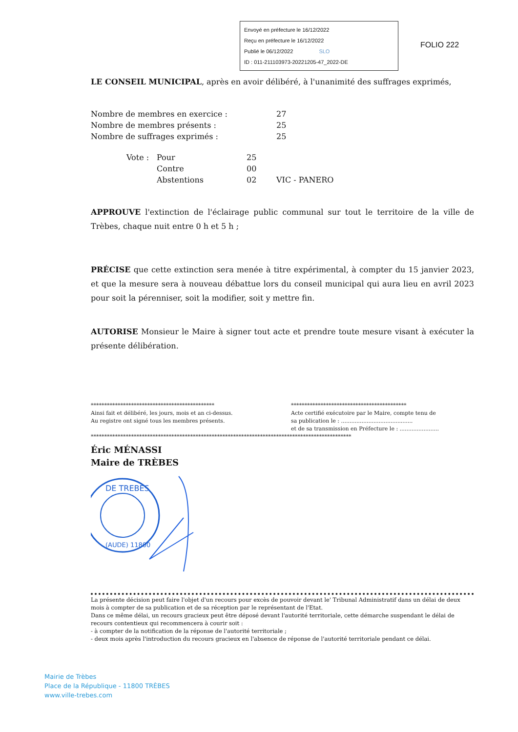Envoyé en préfecture le 16/12/2022
Reçu en préfecture le 16/12/2022
Publié le 06/12/2022 SLO
ID : 011-211103973-20221205-47_2022-DE
FOLIO 222
LE CONSEIL MUNICIPAL, après en avoir délibéré, à l'unanimité des suffrages exprimés,
| Nombre de membres en exercice : | 27 |
| Nombre de membres présents : | 25 |
| Nombre de suffrages exprimés : | 25 |
| Vote : | Pour | 25 | |
| | Contre | 00 | |
| | Abstentions | 02 | VIC - PANERO |
APPROUVE l'extinction de l'éclairage public communal sur tout le territoire de la ville de Trèbes, chaque nuit entre 0 h et 5 h ;
PRÉCISE que cette extinction sera menée à titre expérimental, à compter du 15 janvier 2023, et que la mesure sera à nouveau débattue lors du conseil municipal qui aura lieu en avril 2023 pour soit la pérenniser, soit la modifier, soit y mettre fin.
AUTORISE Monsieur le Maire à signer tout acte et prendre toute mesure visant à exécuter la présente délibération.
**********************************************
Ainsi fait et délibéré, les jours, mois et an ci-dessus.
Au registre ont signé tous les membres présents.
*******************************************
Acte certifié exécutoire par le Maire, compte tenu de
sa publication le : ..........................................
et de sa transmission en Préfecture le : .......................
*************************************************************************************************
Éric MÉNASSI
Maire de TRÈBES
DE TREBES
(AUDE) 11800
La présente décision peut faire l'objet d'un recours pour excès de pouvoir devant le' Tribunal Administratif dans un délai de deux mois à compter de sa publication et de sa réception par le représentant de l'Etat.
Dans ce même délai, un recours gracieux peut être déposé devant l'autorité territoriale, cette démarche suspendant le délai de recours contentieux qui recommencera à courir soit :
- à compter de la notification de la réponse de l'autorité territoriale ;
- deux mois après l'introduction du recours gracieux en l'absence de réponse de l'autorité territoriale pendant ce délai.
Mairie de Trèbes
Place de la République - 11800 TRÈBES
www.ville-trebes.com